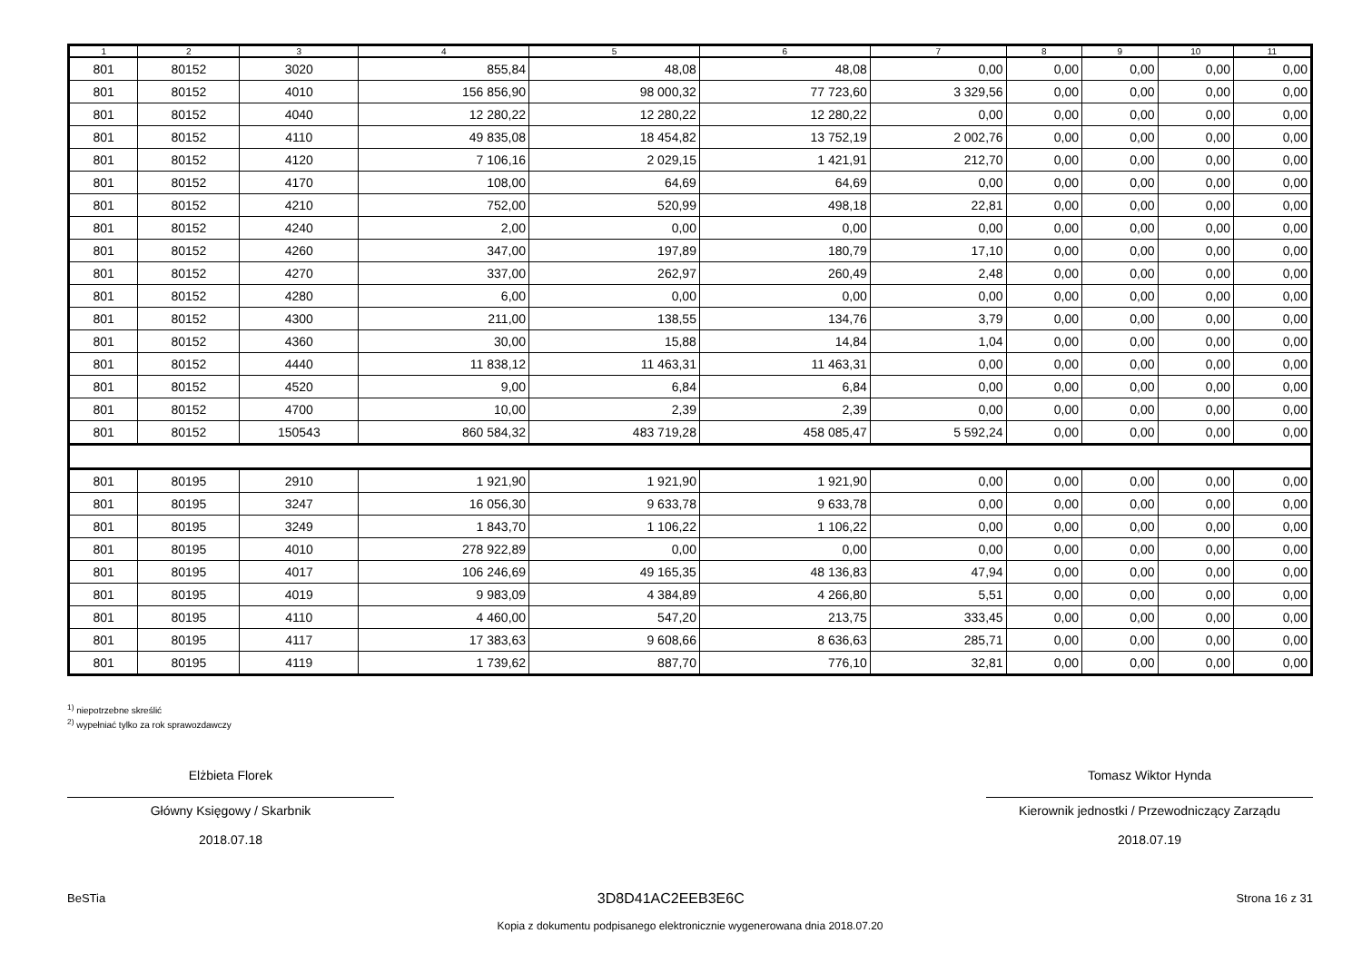| 1 | 2 | 3 | 4 | 5 | 6 | 7 | 8 | 9 | 10 | 11 |
| --- | --- | --- | --- | --- | --- | --- | --- | --- | --- | --- |
| 801 | 80152 | 3020 | 855,84 | 48,08 | 48,08 | 0,00 | 0,00 | 0,00 | 0,00 | 0,00 |
| 801 | 80152 | 4010 | 156 856,90 | 98 000,32 | 77 723,60 | 3 329,56 | 0,00 | 0,00 | 0,00 | 0,00 |
| 801 | 80152 | 4040 | 12 280,22 | 12 280,22 | 12 280,22 | 0,00 | 0,00 | 0,00 | 0,00 | 0,00 |
| 801 | 80152 | 4110 | 49 835,08 | 18 454,82 | 13 752,19 | 2 002,76 | 0,00 | 0,00 | 0,00 | 0,00 |
| 801 | 80152 | 4120 | 7 106,16 | 2 029,15 | 1 421,91 | 212,70 | 0,00 | 0,00 | 0,00 | 0,00 |
| 801 | 80152 | 4170 | 108,00 | 64,69 | 64,69 | 0,00 | 0,00 | 0,00 | 0,00 | 0,00 |
| 801 | 80152 | 4210 | 752,00 | 520,99 | 498,18 | 22,81 | 0,00 | 0,00 | 0,00 | 0,00 |
| 801 | 80152 | 4240 | 2,00 | 0,00 | 0,00 | 0,00 | 0,00 | 0,00 | 0,00 | 0,00 |
| 801 | 80152 | 4260 | 347,00 | 197,89 | 180,79 | 17,10 | 0,00 | 0,00 | 0,00 | 0,00 |
| 801 | 80152 | 4270 | 337,00 | 262,97 | 260,49 | 2,48 | 0,00 | 0,00 | 0,00 | 0,00 |
| 801 | 80152 | 4280 | 6,00 | 0,00 | 0,00 | 0,00 | 0,00 | 0,00 | 0,00 | 0,00 |
| 801 | 80152 | 4300 | 211,00 | 138,55 | 134,76 | 3,79 | 0,00 | 0,00 | 0,00 | 0,00 |
| 801 | 80152 | 4360 | 30,00 | 15,88 | 14,84 | 1,04 | 0,00 | 0,00 | 0,00 | 0,00 |
| 801 | 80152 | 4440 | 11 838,12 | 11 463,31 | 11 463,31 | 0,00 | 0,00 | 0,00 | 0,00 | 0,00 |
| 801 | 80152 | 4520 | 9,00 | 6,84 | 6,84 | 0,00 | 0,00 | 0,00 | 0,00 | 0,00 |
| 801 | 80152 | 4700 | 10,00 | 2,39 | 2,39 | 0,00 | 0,00 | 0,00 | 0,00 | 0,00 |
| 801 | 80152 | 150543 | 860 584,32 | 483 719,28 | 458 085,47 | 5 592,24 | 0,00 | 0,00 | 0,00 | 0,00 |
| 801 | 80195 | 2910 | 1 921,90 | 1 921,90 | 1 921,90 | 0,00 | 0,00 | 0,00 | 0,00 | 0,00 |
| 801 | 80195 | 3247 | 16 056,30 | 9 633,78 | 9 633,78 | 0,00 | 0,00 | 0,00 | 0,00 | 0,00 |
| 801 | 80195 | 3249 | 1 843,70 | 1 106,22 | 1 106,22 | 0,00 | 0,00 | 0,00 | 0,00 | 0,00 |
| 801 | 80195 | 4010 | 278 922,89 | 0,00 | 0,00 | 0,00 | 0,00 | 0,00 | 0,00 | 0,00 |
| 801 | 80195 | 4017 | 106 246,69 | 49 165,35 | 48 136,83 | 47,94 | 0,00 | 0,00 | 0,00 | 0,00 |
| 801 | 80195 | 4019 | 9 983,09 | 4 384,89 | 4 266,80 | 5,51 | 0,00 | 0,00 | 0,00 | 0,00 |
| 801 | 80195 | 4110 | 4 460,00 | 547,20 | 213,75 | 333,45 | 0,00 | 0,00 | 0,00 | 0,00 |
| 801 | 80195 | 4117 | 17 383,63 | 9 608,66 | 8 636,63 | 285,71 | 0,00 | 0,00 | 0,00 | 0,00 |
| 801 | 80195 | 4119 | 1 739,62 | 887,70 | 776,10 | 32,81 | 0,00 | 0,00 | 0,00 | 0,00 |
<sup>1)</sup> niepotrzebne skreślić
<sup>2)</sup> wypełniać tylko za rok sprawozdawczy
Elżbieta Florek
Główny Księgowy / Skarbnik
2018.07.18
Tomasz Wiktor Hynda
Kierownik jednostki / Przewodniczący Zarządu
2018.07.19
BeSTia 3D8D41AC2EEB3E6C Strona 16 z 31
Kopia z dokumentu podpisanego elektronicznie wygenerowana dnia 2018.07.20